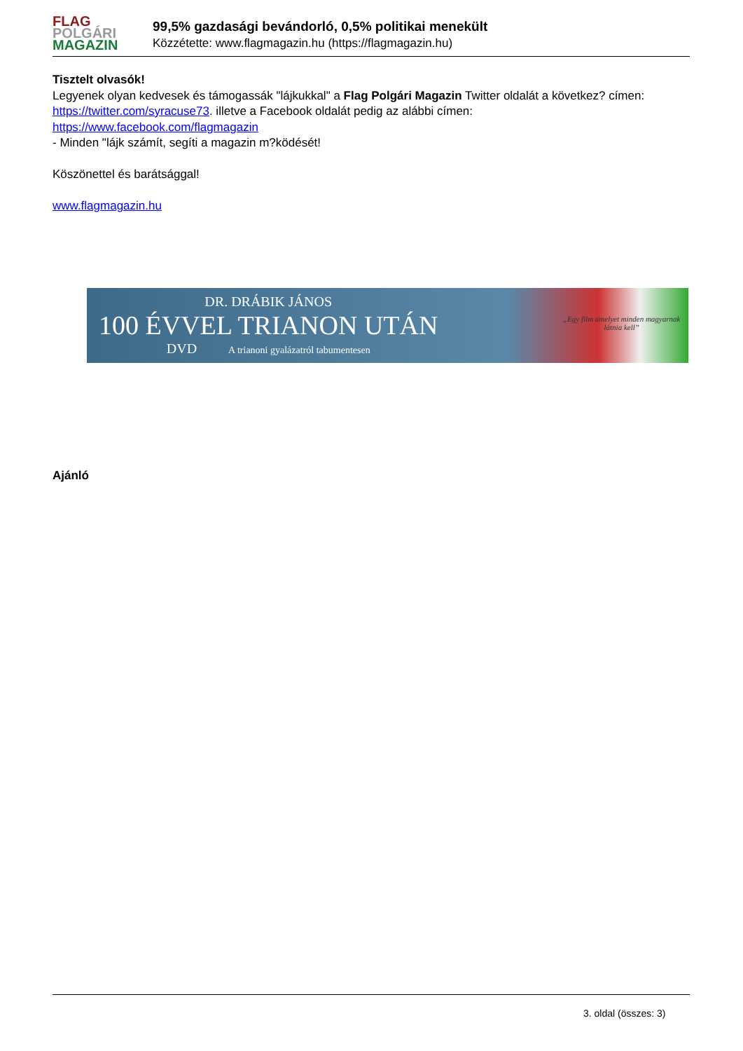FLAG
POLGÁRI
MAGAZIN
99,5% gazdasági bevándorló, 0,5% politikai menekült
Közzétette: www.flagmagazin.hu (https://flagmagazin.hu)
Tisztelt olvasók!
Legyenek olyan kedvesek és támogassák "lájkukkal" a Flag Polgári Magazin Twitter oldalát a következ? címen: https://twitter.com/syracuse73. illetve a Facebook oldalát pedig az alábbi címen: https://www.facebook.com/flagmagazin
- Minden "lájk számít, segíti a magazin m?ködését!
Köszönettel és barátsággal!
www.flagmagazin.hu
DR. DRÁBIK JÁNOS
100 ÉVVEL TRIANON UTÁN
DVD A trianoni gyalázatról tabumentesen
„Egy film amelyet minden magyarnak látnia kell”
Ajánló
3. oldal (összes: 3)